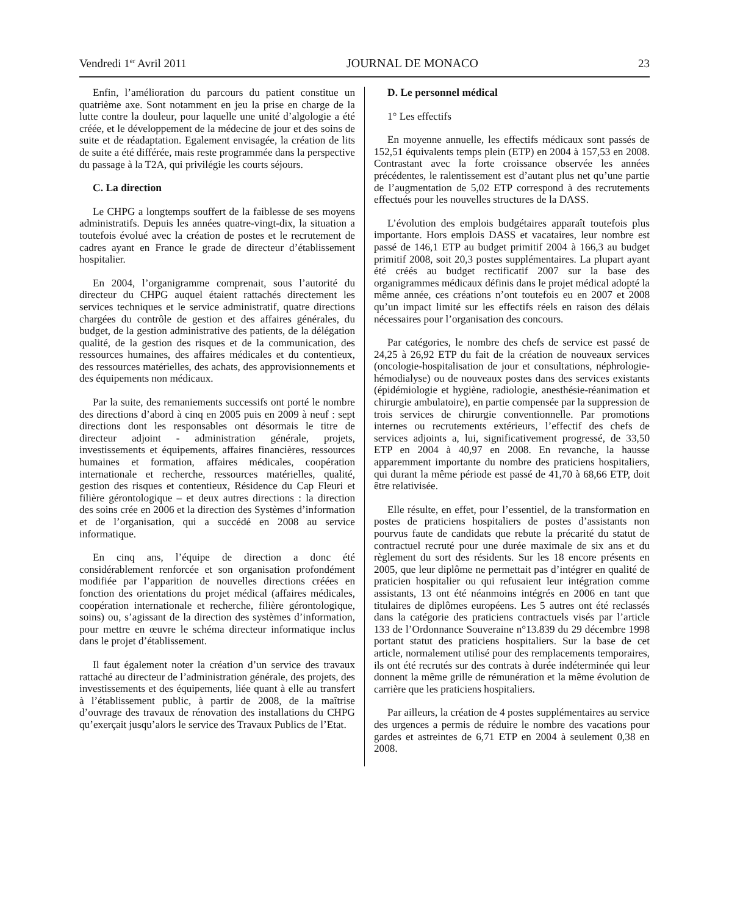Vendredi 1<sup>er</sup> Avril 2011 JOURNAL DE MONACO 23
Enfin, l’amélioration du parcours du patient constitue un quatrième axe. Sont notamment en jeu la prise en charge de la lutte contre la douleur, pour laquelle une unité d’algologie a été créée, et le développement de la médecine de jour et des soins de suite et de réadaptation. Egalement envisagée, la création de lits de suite a été différée, mais reste programmée dans la perspective du passage à la T2A, qui privilégie les courts séjours.
C. La direction
Le CHPG a longtemps souffert de la faiblesse de ses moyens administratifs. Depuis les années quatre-vingt-dix, la situation a toutefois évolué avec la création de postes et le recrutement de cadres ayant en France le grade de directeur d’établissement hospitalier.
En 2004, l’organigramme comprenait, sous l’autorité du directeur du CHPG auquel étaient rattachés directement les services techniques et le service administratif, quatre directions chargées du contrôle de gestion et des affaires générales, du budget, de la gestion administrative des patients, de la délégation qualité, de la gestion des risques et de la communication, des ressources humaines, des affaires médicales et du contentieux, des ressources matérielles, des achats, des approvisionnements et des équipements non médicaux.
Par la suite, des remaniements successifs ont porté le nombre des directions d’abord à cinq en 2005 puis en 2009 à neuf : sept directions dont les responsables ont désormais le titre de directeur adjoint - administration générale, projets, investissements et équipements, affaires financières, ressources humaines et formation, affaires médicales, coopération internationale et recherche, ressources matérielles, qualité, gestion des risques et contentieux, Résidence du Cap Fleuri et filière gérontologique – et deux autres directions : la direction des soins crée en 2006 et la direction des Systèmes d’information et de l’organisation, qui a succédé en 2008 au service informatique.
En cinq ans, l’équipe de direction a donc été considérablement renforcée et son organisation profondément modifiée par l’apparition de nouvelles directions créées en fonction des orientations du projet médical (affaires médicales, coopération internationale et recherche, filière gérontologique, soins) ou, s’agissant de la direction des systèmes d’information, pour mettre en œuvre le schéma directeur informatique inclus dans le projet d’établissement.
Il faut également noter la création d’un service des travaux rattaché au directeur de l’administration générale, des projets, des investissements et des équipements, liée quant à elle au transfert à l’établissement public, à partir de 2008, de la maîtrise d’ouvrage des travaux de rénovation des installations du CHPG qu’exerçait jusqu’alors le service des Travaux Publics de l’Etat.
D. Le personnel médical
1° Les effectifs
En moyenne annuelle, les effectifs médicaux sont passés de 152,51 équivalents temps plein (ETP) en 2004 à 157,53 en 2008. Contrastant avec la forte croissance observée les années précédentes, le ralentissement est d’autant plus net qu’une partie de l’augmentation de 5,02 ETP correspond à des recrutements effectués pour les nouvelles structures de la DASS.
L’évolution des emplois budgétaires apparaît toutefois plus importante. Hors emplois DASS et vacataires, leur nombre est passé de 146,1 ETP au budget primitif 2004 à 166,3 au budget primitif 2008, soit 20,3 postes supplémentaires. La plupart ayant été créés au budget rectificatif 2007 sur la base des organigrammes médicaux définis dans le projet médical adopté la même année, ces créations n’ont toutefois eu en 2007 et 2008 qu’un impact limité sur les effectifs réels en raison des délais nécessaires pour l’organisation des concours.
Par catégories, le nombre des chefs de service est passé de 24,25 à 26,92 ETP du fait de la création de nouveaux services (oncologie-hospitalisation de jour et consultations, néphrologie-hémodialyse) ou de nouveaux postes dans des services existants (épidémiologie et hygiène, radiologie, anesthésie-réanimation et chirurgie ambulatoire), en partie compensée par la suppression de trois services de chirurgie conventionnelle. Par promotions internes ou recrutements extérieurs, l’effectif des chefs de services adjoints a, lui, significativement progressé, de 33,50 ETP en 2004 à 40,97 en 2008. En revanche, la hausse apparemment importante du nombre des praticiens hospitaliers, qui durant la même période est passé de 41,70 à 68,66 ETP, doit être relativisée.
Elle résulte, en effet, pour l’essentiel, de la transformation en postes de praticiens hospitaliers de postes d’assistants non pourvus faute de candidats que rebute la précarité du statut de contractuel recruté pour une durée maximale de six ans et du règlement du sort des résidents. Sur les 18 encore présents en 2005, que leur diplôme ne permettait pas d’intégrer en qualité de praticien hospitalier ou qui refusaient leur intégration comme assistants, 13 ont été néanmoins intégrés en 2006 en tant que titulaires de diplômes européens. Les 5 autres ont été reclassés dans la catégorie des praticiens contractuels visés par l’article 133 de l’Ordonnance Souveraine n°13.839 du 29 décembre 1998 portant statut des praticiens hospitaliers. Sur la base de cet article, normalement utilisé pour des remplacements temporaires, ils ont été recrutés sur des contrats à durée indéterminée qui leur donnent la même grille de rémunération et la même évolution de carrière que les praticiens hospitaliers.
Par ailleurs, la création de 4 postes supplémentaires au service des urgences a permis de réduire le nombre des vacations pour gardes et astreintes de 6,71 ETP en 2004 à seulement 0,38 en 2008.